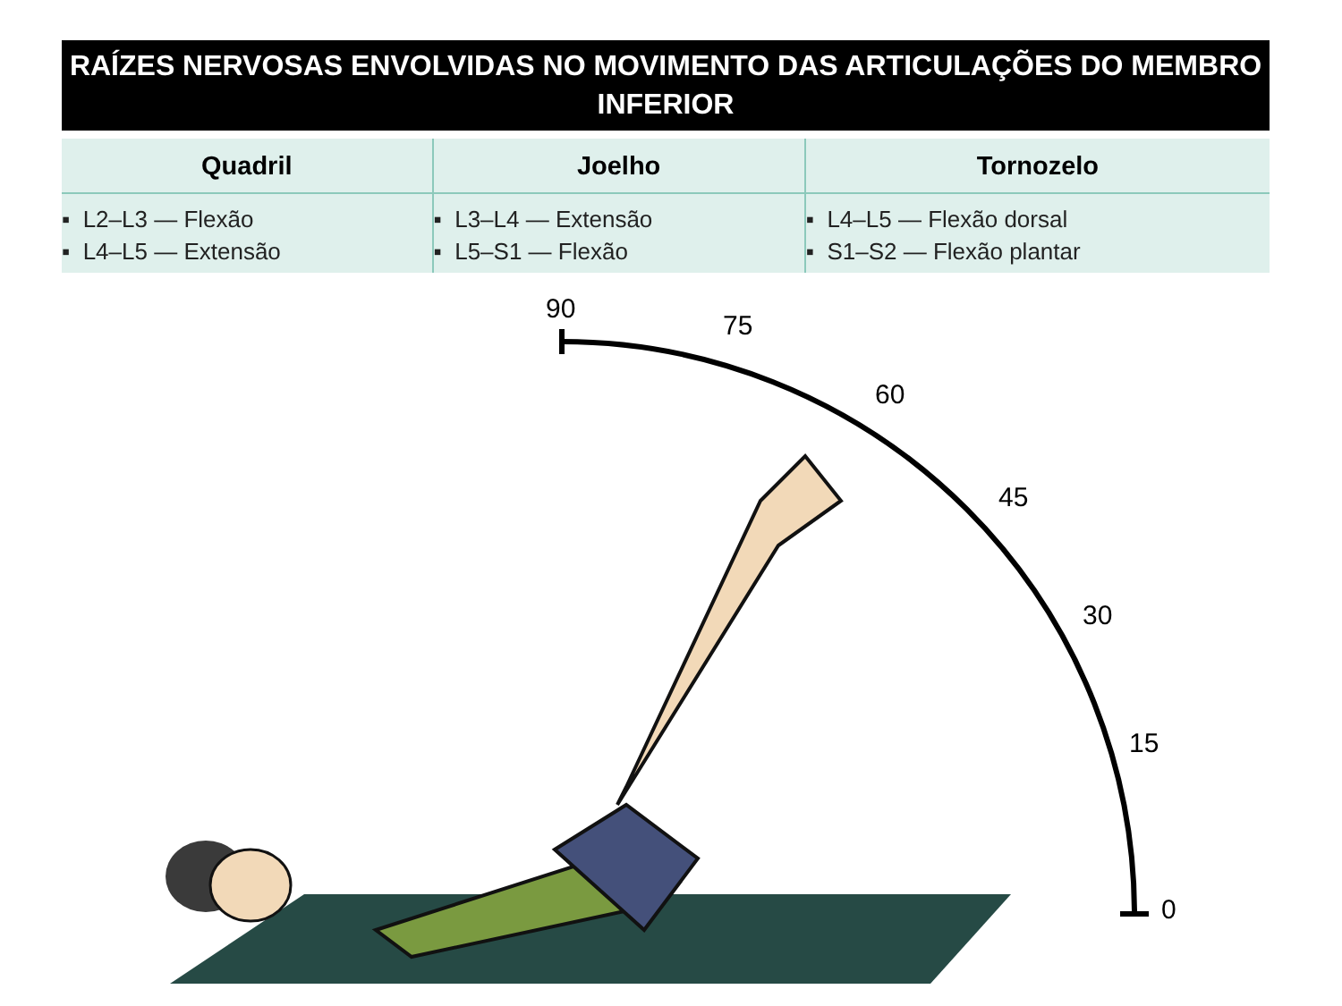RAÍZES NERVOSAS ENVOLVIDAS NO MOVIMENTO DAS ARTICULAÇÕES DO MEMBRO
INFERIOR
| Quadril | Joelho | Tornozelo |
| --- | --- | --- |
| ▪ L2–L3 — Flexão ▪ L4–L5 — Extensão | ▪ L3–L4 — Extensão ▪ L5–S1 — Flexão | ▪ L4–L5 — Flexão dorsal ▪ S1–S2 — Flexão plantar |
90
75
60
45
30
15
0